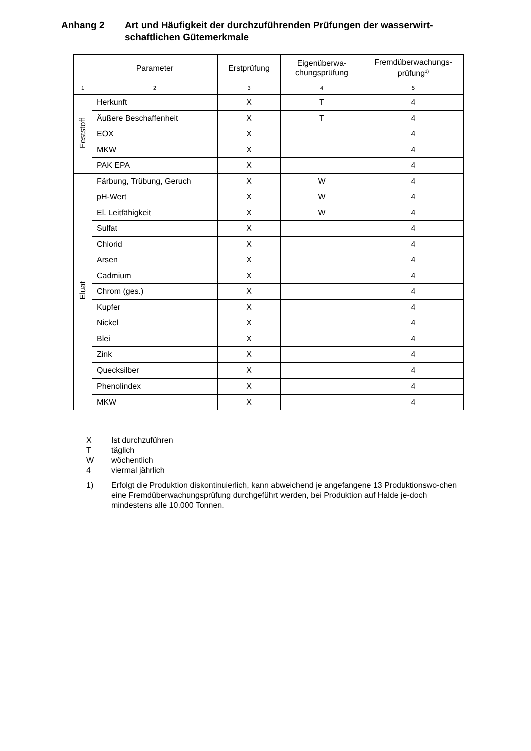Anhang 2 Art und Häufigkeit der durchzuführenden Prüfungen der wasserwirt-
schaftlichen Gütemerkmale
| | Parameter | Erstprüfung | Eigenüberwa- chungsprüfung | Fremdüberwachungs- prüfung<sup>1)</sup> |
| --- | --- | --- | --- | --- |
| 1 | 2 | 3 | 4 | 5 |
| Feststoff | Herkunft | X | T | 4 |
| | Äußere Beschaffenheit | X | T | 4 |
| | EOX | X | | 4 |
| | MKW | X | | 4 |
| | PAK EPA | X | | 4 |
| Eluat | Färbung, Trübung, Geruch | X | W | 4 |
| | pH-Wert | X | W | 4 |
| | El. Leitfähigkeit | X | W | 4 |
| | Sulfat | X | | 4 |
| | Chlorid | X | | 4 |
| | Arsen | X | | 4 |
| | Cadmium | X | | 4 |
| | Chrom (ges.) | X | | 4 |
| | Kupfer | X | | 4 |
| | Nickel | X | | 4 |
| | Blei | X | | 4 |
| | Zink | X | | 4 |
| | Quecksilber | X | | 4 |
| | Phenolindex | X | | 4 |
| | MKW | X | | 4 |
X Ist durchzuführen
Ttäglich
Wwöchentlich
4 viermal jährlich
1) Erfolgt die Produktion diskontinuierlich, kann abweichend je angefangene 13 Produktionswo-chen eine Fremdüberwachungsprüfung durchgeführt werden, bei Produktion auf Halde je-doch mindestens alle 10.000 Tonnen.